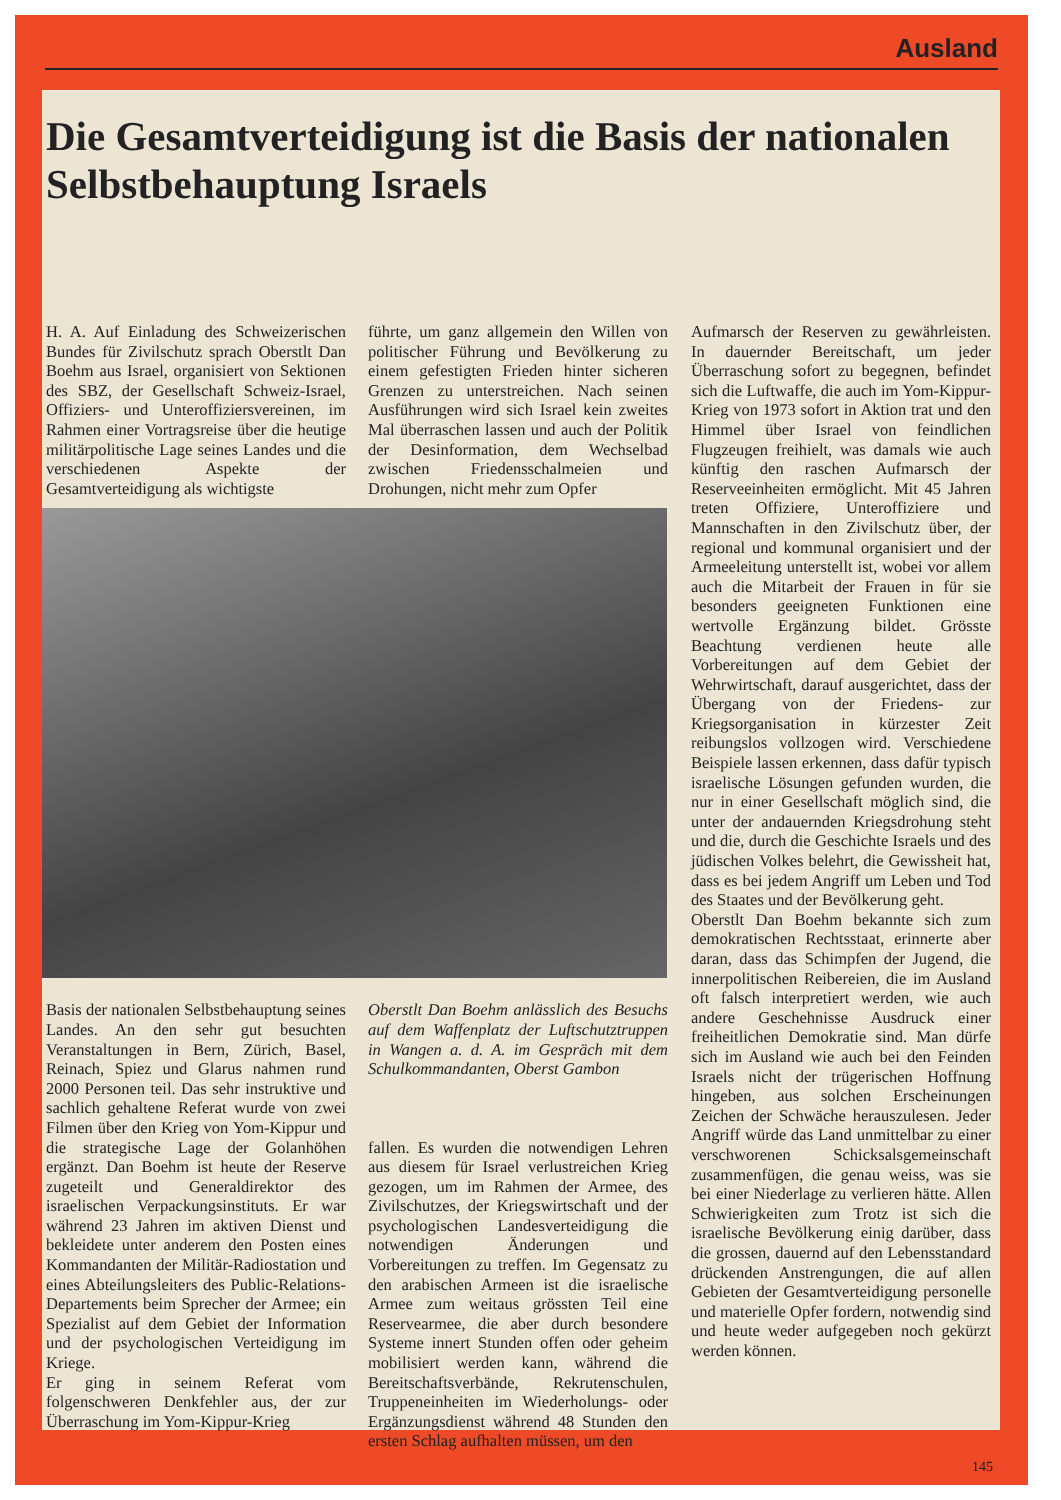Ausland
Die Gesamtverteidigung ist die Basis der nationalen Selbstbehauptung Israels
H. A. Auf Einladung des Schweizerischen Bundes für Zivilschutz sprach Oberstlt Dan Boehm aus Israel, organisiert von Sektionen des SBZ, der Gesellschaft Schweiz-Israel, Offiziers- und Unteroffiziersvereinen, im Rahmen einer Vortragsreise über die heutige militärpolitische Lage seines Landes und die verschiedenen Aspekte der Gesamtverteidigung als wichtigste
führte, um ganz allgemein den Willen von politischer Führung und Bevölkerung zu einem gefestigten Frieden hinter sicheren Grenzen zu unterstreichen. Nach seinen Ausführungen wird sich Israel kein zweites Mal überraschen lassen und auch der Politik der Desinformation, dem Wechselbad zwischen Friedensschalmeien und Drohungen, nicht mehr zum Opfer
Basis der nationalen Selbstbehauptung seines Landes. An den sehr gut besuchten Veranstaltungen in Bern, Zürich, Basel, Reinach, Spiez und Glarus nahmen rund 2000 Personen teil. Das sehr instruktive und sachlich gehaltene Referat wurde von zwei Filmen über den Krieg von Yom-Kippur und die strategische Lage der Golanhöhen ergänzt. Dan Boehm ist heute der Reserve zugeteilt und Generaldirektor des israelischen Verpackungsinstituts. Er war während 23 Jahren im aktiven Dienst und bekleidete unter anderem den Posten eines Kommandanten der Militär-Radiostation und eines Abteilungsleiters des Public-Relations-Departements beim Sprecher der Armee; ein Spezialist auf dem Gebiet der Information und der psychologischen Verteidigung im Kriege.
Er ging in seinem Referat vom folgenschweren Denkfehler aus, der zur Überraschung im Yom-Kippur-Krieg
Oberstlt Dan Boehm anlässlich des Besuchs auf dem Waffenplatz der Luftschutztruppen in Wangen a. d. A. im Gespräch mit dem Schulkommandanten, Oberst Gambon
fallen. Es wurden die notwendigen Lehren aus diesem für Israel verlustreichen Krieg gezogen, um im Rahmen der Armee, des Zivilschutzes, der Kriegswirtschaft und der psychologischen Landesverteidigung die notwendigen Änderungen und Vorbereitungen zu treffen. Im Gegensatz zu den arabischen Armeen ist die israelische Armee zum weitaus grössten Teil eine Reservearmee, die aber durch besondere Systeme innert Stunden offen oder geheim mobilisiert werden kann, während die Bereitschaftsverbände, Rekrutenschulen, Truppeneinheiten im Wiederholungs- oder Ergänzungsdienst während 48 Stunden den ersten Schlag aufhalten müssen, um den
Aufmarsch der Reserven zu gewährleisten. In dauernder Bereitschaft, um jeder Überraschung sofort zu begegnen, befindet sich die Luftwaffe, die auch im Yom-Kippur-Krieg von 1973 sofort in Aktion trat und den Himmel über Israel von feindlichen Flugzeugen freihielt, was damals wie auch künftig den raschen Aufmarsch der Reserveeinheiten ermöglicht. Mit 45 Jahren treten Offiziere, Unteroffiziere und Mannschaften in den Zivilschutz über, der regional und kommunal organisiert und der Armeeleitung unterstellt ist, wobei vor allem auch die Mitarbeit der Frauen in für sie besonders geeigneten Funktionen eine wertvolle Ergänzung bildet. Grösste Beachtung verdienen heute alle Vorbereitungen auf dem Gebiet der Wehrwirtschaft, darauf ausgerichtet, dass der Übergang von der Friedens- zur Kriegsorganisation in kürzester Zeit reibungslos vollzogen wird. Verschiedene Beispiele lassen erkennen, dass dafür typisch israelische Lösungen gefunden wurden, die nur in einer Gesellschaft möglich sind, die unter der andauernden Kriegsdrohung steht und die, durch die Geschichte Israels und des jüdischen Volkes belehrt, die Gewissheit hat, dass es bei jedem Angriff um Leben und Tod des Staates und der Bevölkerung geht.
Oberstlt Dan Boehm bekannte sich zum demokratischen Rechtsstaat, erinnerte aber daran, dass das Schimpfen der Jugend, die innerpolitischen Reibereien, die im Ausland oft falsch interpretiert werden, wie auch andere Geschehnisse Ausdruck einer freiheitlichen Demokratie sind. Man dürfe sich im Ausland wie auch bei den Feinden Israels nicht der trügerischen Hoffnung hingeben, aus solchen Erscheinungen Zeichen der Schwäche herauszulesen. Jeder Angriff würde das Land unmittelbar zu einer verschworenen Schicksalsgemeinschaft zusammenfügen, die genau weiss, was sie bei einer Niederlage zu verlieren hätte. Allen Schwierigkeiten zum Trotz ist sich die israelische Bevölkerung einig darüber, dass die grossen, dauernd auf den Lebensstandard drückenden Anstrengungen, die auf allen Gebieten der Gesamtverteidigung personelle und materielle Opfer fordern, notwendig sind und heute weder aufgegeben noch gekürzt werden können.
145